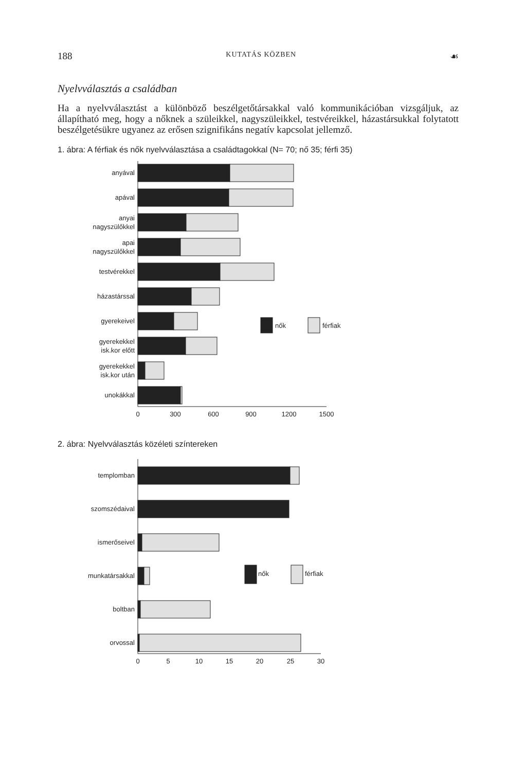188 KUTATÁS KÖZBEN ☙
Nyelvválasztás a családban
Ha a nyelvválasztást a különböző beszélgetőtársakkal való kommunikációban vizsgál­juk, az állapítható meg, hogy a nőknek a szüleikkel, nagyszüleikkel, testvéreikkel, há­zastársukkal folytatott beszélgetésükre ugyanez az erősen szignifikáns negatív kapcso­lat jellemző.
1. ábra: A férfiak és nők nyelvválasztása a családtagokkal (N= 70; nő 35; férfi 35)
anyával
apával
anyai
nagyszülőkkel
apai
nagyszülőkkel
testvérekkel
házastárssal
gyerekeivel
gyerekekkel
isk.kor előtt
gyerekekkel
isk.kor után
unokákkal
nők
férfiak
0
300
600
900
1200
1500
2. ábra: Nyelvválasztás közéleti színtereken
templomban
szomszédaival
ismerőseivel
munkatársakkal
boltban
orvossal
nők
férfiak
0
5
10
15
20
25
30